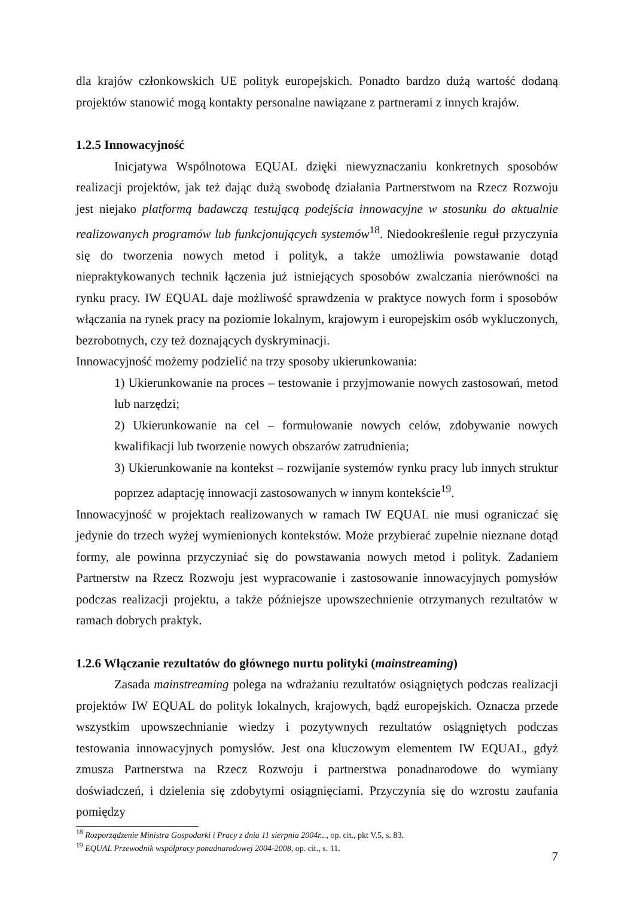dla krajów członkowskich UE polityk europejskich. Ponadto bardzo dużą wartość dodaną projektów stanowić mogą kontakty personalne nawiązane z partnerami z innych krajów.
1.2.5 Innowacyjność
Inicjatywa Wspólnotowa EQUAL dzięki niewyznaczaniu konkretnych sposobów realizacji projektów, jak też dając dużą swobodę działania Partnerstwom na Rzecz Rozwoju jest niejako platformą badawczą testującą podejścia innowacyjne w stosunku do aktualnie realizowanych programów lub funkcjonujących systemów<sup>18</sup>. Niedookreślenie reguł przyczynia się do tworzenia nowych metod i polityk, a także umożliwia powstawanie dotąd niepraktykowanych technik łączenia już istniejących sposobów zwalczania nierówności na rynku pracy. IW EQUAL daje możliwość sprawdzenia w praktyce nowych form i sposobów włączania na rynek pracy na poziomie lokalnym, krajowym i europejskim osób wykluczonych, bezrobotnych, czy też doznających dyskryminacji.
Innowacyjność możemy podzielić na trzy sposoby ukierunkowania:
1) Ukierunkowanie na proces – testowanie i przyjmowanie nowych zastosowań, metod lub narzędzi;
2) Ukierunkowanie na cel – formułowanie nowych celów, zdobywanie nowych kwalifikacji lub tworzenie nowych obszarów zatrudnienia;
3) Ukierunkowanie na kontekst – rozwijanie systemów rynku pracy lub innych struktur poprzez adaptację innowacji zastosowanych w innym kontekście<sup>19</sup>.
Innowacyjność w projektach realizowanych w ramach IW EQUAL nie musi ograniczać się jedynie do trzech wyżej wymienionych kontekstów. Może przybierać zupełnie nieznane dotąd formy, ale powinna przyczyniać się do powstawania nowych metod i polityk. Zadaniem Partnerstw na Rzecz Rozwoju jest wypracowanie i zastosowanie innowacyjnych pomysłów podczas realizacji projektu, a także późniejsze upowszechnienie otrzymanych rezultatów w ramach dobrych praktyk.
1.2.6 Włączanie rezultatów do głównego nurtu polityki (mainstreaming)
Zasada mainstreaming polega na wdrażaniu rezultatów osiągniętych podczas realizacji projektów IW EQUAL do polityk lokalnych, krajowych, bądź europejskich. Oznacza przede wszystkim upowszechnianie wiedzy i pozytywnych rezultatów osiągniętych podczas testowania innowacyjnych pomysłów. Jest ona kluczowym elementem IW EQUAL, gdyż zmusza Partnerstwa na Rzecz Rozwoju i partnerstwa ponadnarodowe do wymiany doświadczeń, i dzielenia się zdobytymi osiągnięciami. Przyczynia się do wzrostu zaufania pomiędzy
<sup>18</sup> Rozporządzenie Ministra Gospodarki i Pracy z dnia 11 sierpnia 2004r..., op. cit., pkt V.5, s. 83.
<sup>19</sup> EQUAL Przewodnik współpracy ponadnarodowej 2004-2008, op. cit., s. 11.
7